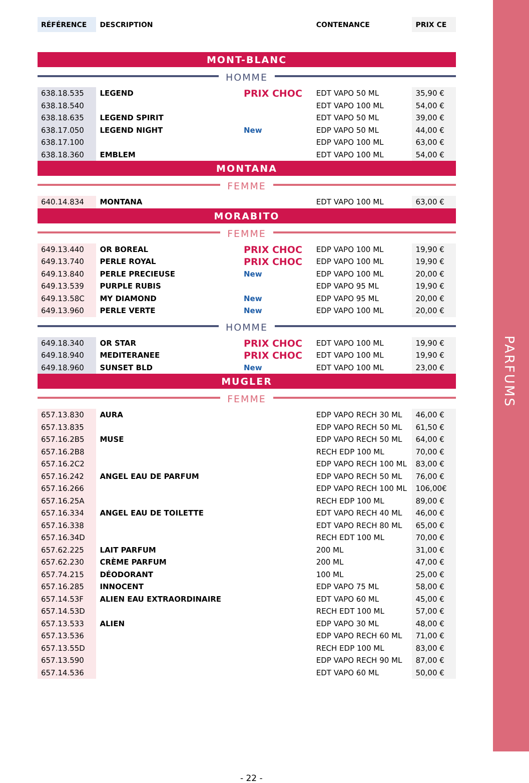PARFUMS
| RÉFÉRENCE | DESCRIPTION | | CONTENANCE | PRIX CE |
| --- | --- | --- | --- | --- |
| MONT-BLANC | | | | |
| HOMME | | | | |
| 638.18.535 | LEGEND | PRIX CHOC | EDT VAPO 50 ML | 35,90 € |
| 638.18.540 | | | EDT VAPO 100 ML | 54,00 € |
| 638.18.635 | LEGEND SPIRIT | | EDT VAPO 50 ML | 39,00 € |
| 638.17.050 | LEGEND NIGHT | New | EDP VAPO 50 ML | 44,00 € |
| 638.17.100 | | | EDP VAPO 100 ML | 63,00 € |
| 638.18.360 | EMBLEM | | EDT VAPO 100 ML | 54,00 € |
| MONTANA | | | | |
| FEMME | | | | |
| 640.14.834 | MONTANA | | EDT VAPO 100 ML | 63,00 € |
| MORABITO | | | | |
| FEMME | | | | |
| 649.13.440 | OR BOREAL | PRIX CHOC | EDP VAPO 100 ML | 19,90 € |
| 649.13.740 | PERLE ROYAL | PRIX CHOC | EDP VAPO 100 ML | 19,90 € |
| 649.13.840 | PERLE PRECIEUSE | New | EDP VAPO 100 ML | 20,00 € |
| 649.13.539 | PURPLE RUBIS | | EDP VAPO 95 ML | 19,90 € |
| 649.13.58C | MY DIAMOND | New | EDP VAPO 95 ML | 20,00 € |
| 649.13.960 | PERLE VERTE | New | EDP VAPO 100 ML | 20,00 € |
| HOMME | | | | |
| 649.18.340 | OR STAR | PRIX CHOC | EDT VAPO 100 ML | 19,90 € |
| 649.18.940 | MEDITERANEE | PRIX CHOC | EDT VAPO 100 ML | 19,90 € |
| 649.18.960 | SUNSET BLD | New | EDT VAPO 100 ML | 23,00 € |
| MUGLER | | | | |
| FEMME | | | | |
| 657.13.830 | AURA | | EDP VAPO RECH 30 ML | 46,00 € |
| 657.13.835 | | | EDP VAPO RECH 50 ML | 61,50 € |
| 657.16.2B5 | MUSE | | EDP VAPO RECH 50 ML | 64,00 € |
| 657.16.2B8 | | | RECH EDP 100 ML | 70,00 € |
| 657.16.2C2 | | | EDP VAPO RECH 100 ML | 83,00 € |
| 657.16.242 | ANGEL EAU DE PARFUM | | EDP VAPO RECH 50 ML | 76,00 € |
| 657.16.266 | | | EDP VAPO RECH 100 ML | 106,00€ |
| 657.16.25A | | | RECH EDP 100 ML | 89,00 € |
| 657.16.334 | ANGEL EAU DE TOILETTE | | EDT VAPO RECH 40 ML | 46,00 € |
| 657.16.338 | | | EDT VAPO RECH 80 ML | 65,00 € |
| 657.16.34D | | | RECH EDT 100 ML | 70,00 € |
| 657.62.225 | LAIT PARFUM | | 200 ML | 31,00 € |
| 657.62.230 | CRÈME PARFUM | | 200 ML | 47,00 € |
| 657.74.215 | DÉODORANT | | 100 ML | 25,00 € |
| 657.16.285 | INNOCENT | | EDP VAPO 75 ML | 58,00 € |
| 657.14.53F | ALIEN EAU EXTRAORDINAIRE | | EDT VAPO 60 ML | 45,00 € |
| 657.14.53D | | | RECH EDT 100 ML | 57,00 € |
| 657.13.533 | ALIEN | | EDP VAPO 30 ML | 48,00 € |
| 657.13.536 | | | EDP VAPO RECH 60 ML | 71,00 € |
| 657.13.55D | | | RECH EDP 100 ML | 83,00 € |
| 657.13.590 | | | EDP VAPO RECH 90 ML | 87,00 € |
| 657.14.536 | | | EDT VAPO 60 ML | 50,00 € |
- 22 -